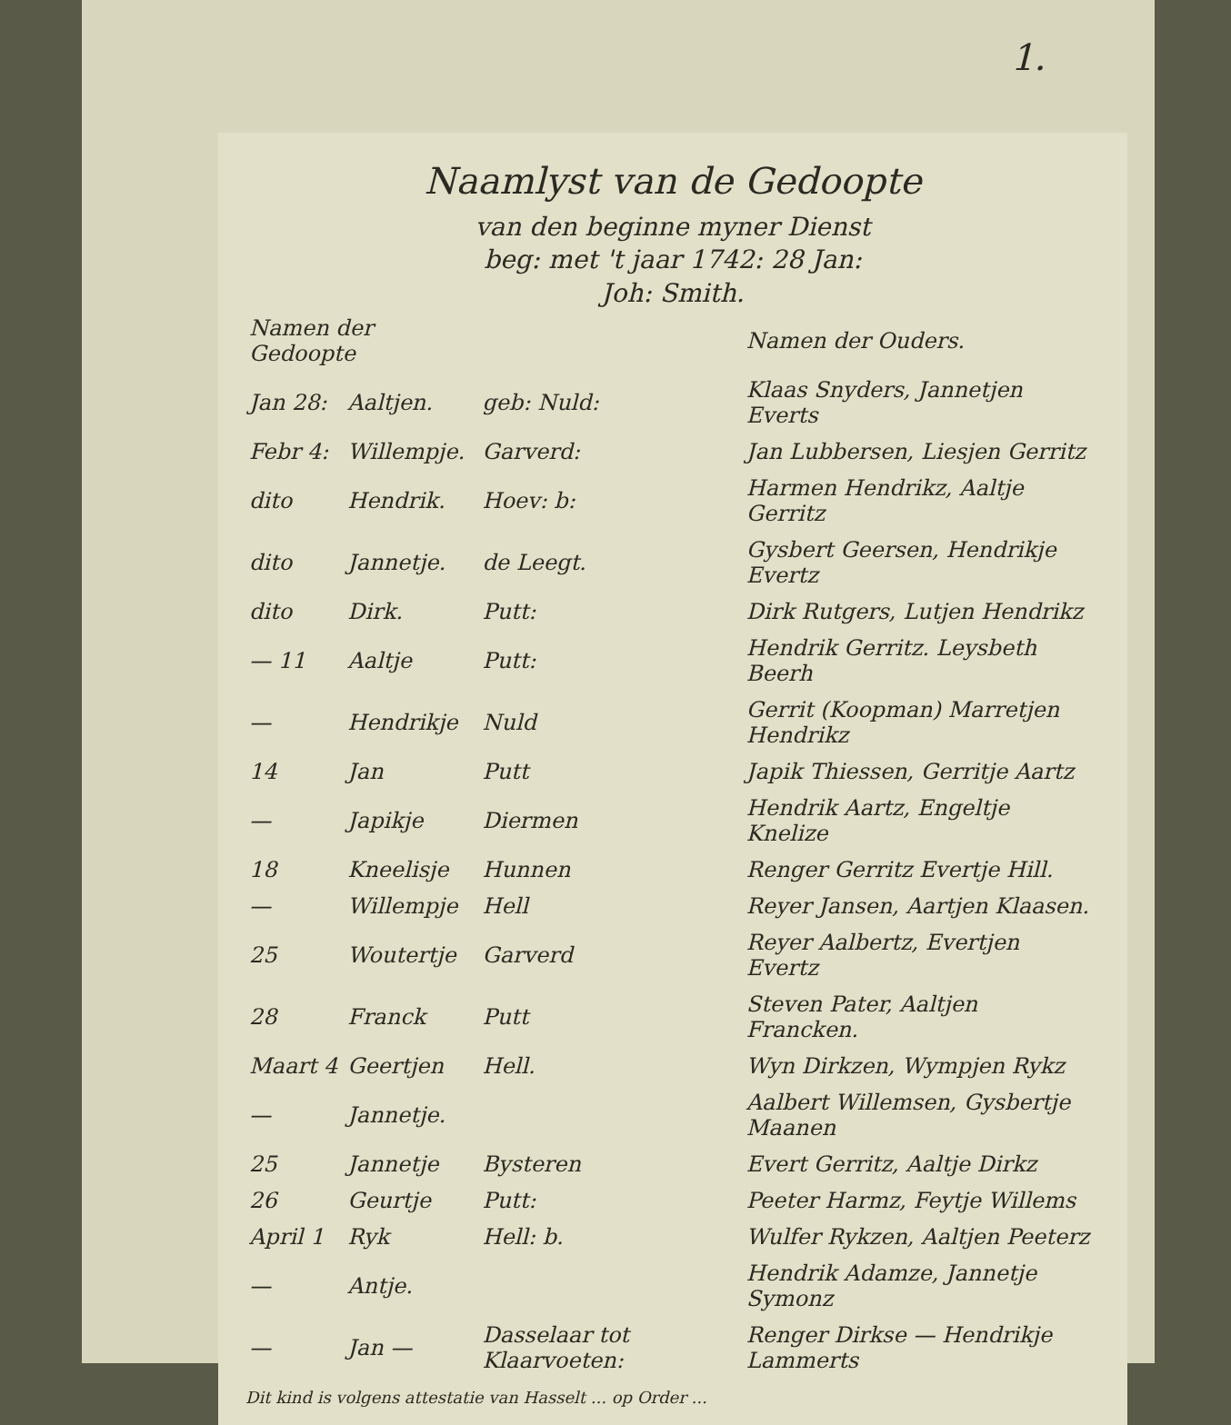1.
Naamlyst van de Gedoopte
van den beginne myner Dienst
beg: met 't jaar 1742: 28 Jan:
Joh: Smith.
| Namen der Gedoopte | | | Namen der Ouders. |
| --- | --- | --- | --- |
| Jan 28: | Aaltjen. | geb: Nuld: | Klaas Snyders, Jannetjen Everts |
| Febr 4: | Willempje. | Garverd: | Jan Lubbersen, Liesjen Gerritz |
| dito | Hendrik. | Hoev: b: | Harmen Hendrikz, Aaltje Gerritz |
| dito | Jannetje. | de Leegt. | Gysbert Geersen, Hendrikje Evertz |
| dito | Dirk. | Putt: | Dirk Rutgers, Lutjen Hendrikz |
| — 11 | Aaltje | Putt: | Hendrik Gerritz. Leysbeth Beerh |
| — | Hendrikje | Nuld | Gerrit (Koopman) Marretjen Hendrikz |
| 14 | Jan | Putt | Japik Thiessen, Gerritje Aartz |
| — | Japikje | Diermen | Hendrik Aartz, Engeltje Knelize |
| 18 | Kneelisje | Hunnen | Renger Gerritz Evertje Hill. |
| — | Willempje | Hell | Reyer Jansen, Aartjen Klaasen. |
| 25 | Woutertje | Garverd | Reyer Aalbertz, Evertjen Evertz |
| 28 | Franck | Putt | Steven Pater, Aaltjen Francken. |
| Maart 4 | Geertjen | Hell. | Wyn Dirkzen, Wympjen Rykz |
| — | Jannetje. | | Aalbert Willemsen, Gysbertje Maanen |
| 25 | Jannetje | Bysteren | Evert Gerritz, Aaltje Dirkz |
| 26 | Geurtje | Putt: | Peeter Harmz, Feytje Willems |
| April 1 | Ryk | Hell: b. | Wulfer Rykzen, Aaltjen Peeterz |
| — | Antje. | | Hendrik Adamze, Jannetje Symonz |
| — | Jan — | Dasselaar tot Klaarvoeten: | Renger Dirkse — Hendrikje Lammerts |
Dit kind is volgens attestatie van Hasselt ... op Order ...